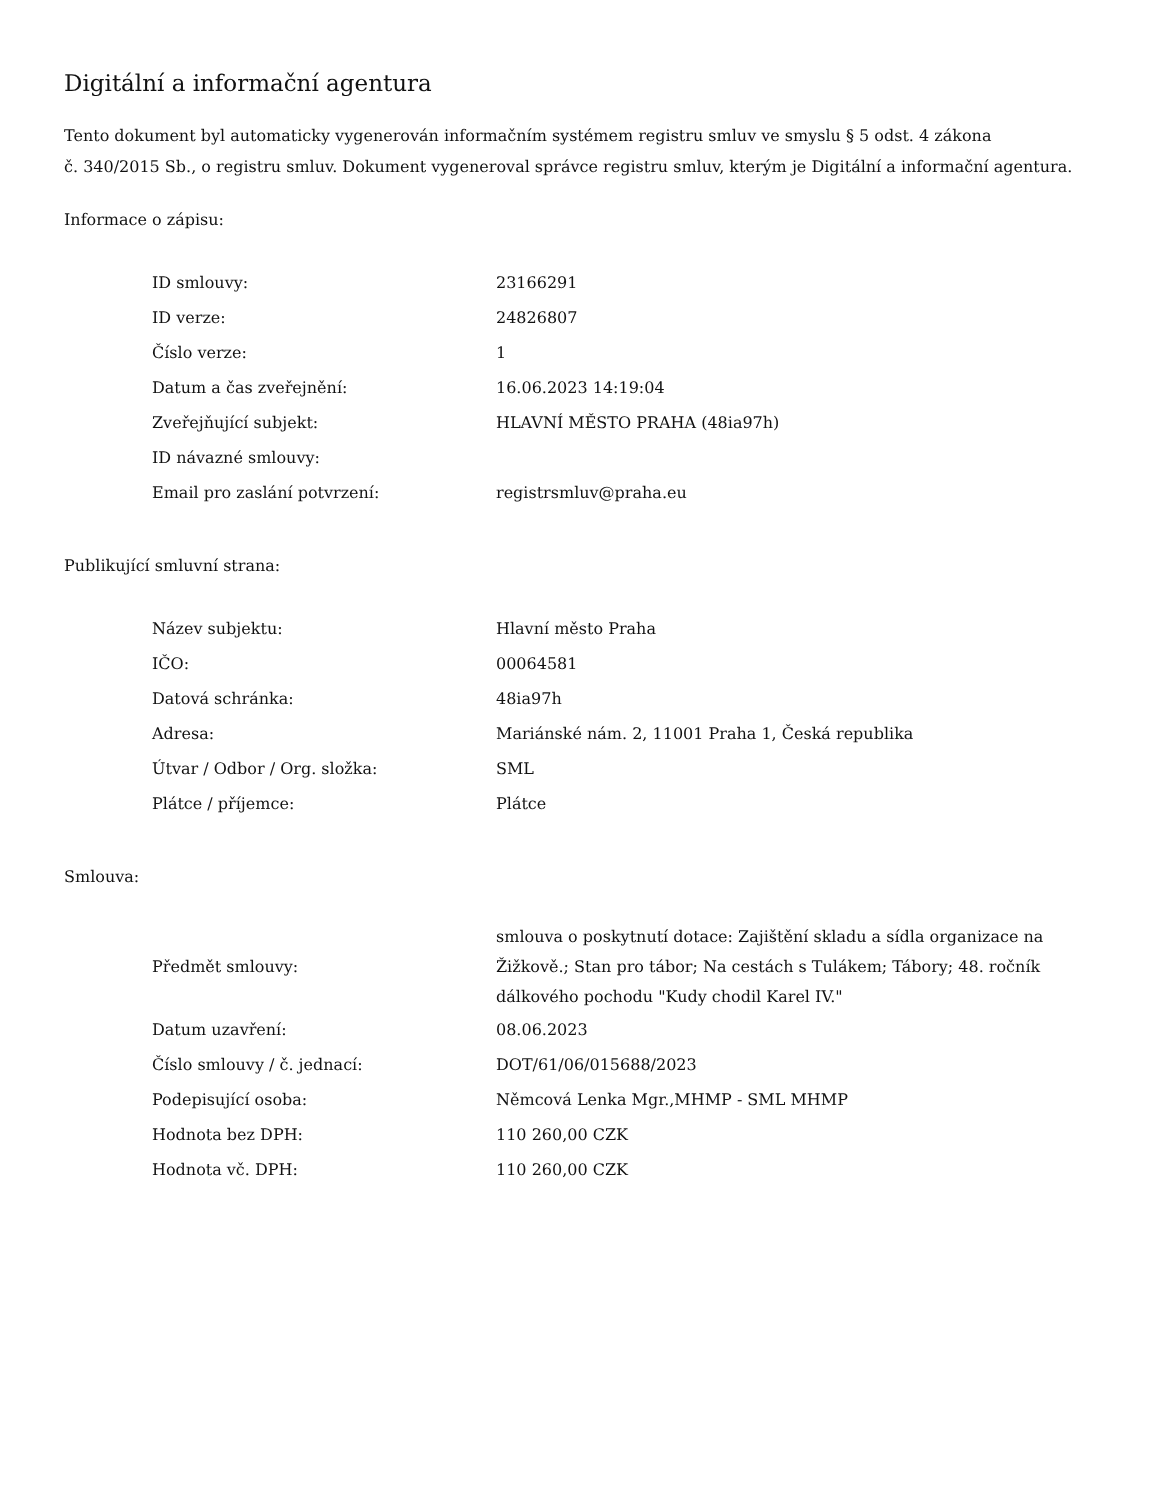Digitální a informační agentura
Tento dokument byl automaticky vygenerován informačním systémem registru smluv ve smyslu § 5 odst. 4 zákona
č. 340/2015 Sb., o registru smluv. Dokument vygeneroval správce registru smluv, kterým je Digitální a informační agentura.
Informace o zápisu:
| ID smlouvy: | 23166291 |
| ID verze: | 24826807 |
| Číslo verze: | 1 |
| Datum a čas zveřejnění: | 16.06.2023 14:19:04 |
| Zveřejňující subjekt: | HLAVNÍ MĚSTO PRAHA (48ia97h) |
| ID návazné smlouvy: | |
| Email pro zaslání potvrzení: | registrsmluv@praha.eu |
Publikující smluvní strana:
| Název subjektu: | Hlavní město Praha |
| IČO: | 00064581 |
| Datová schránka: | 48ia97h |
| Adresa: | Mariánské nám. 2, 11001 Praha 1, Česká republika |
| Útvar / Odbor / Org. složka: | SML |
| Plátce / příjemce: | Plátce |
Smlouva:
| Předmět smlouvy: | smlouva o poskytnutí dotace: Zajištění skladu a sídla organizace na Žižkově.; Stan pro tábor; Na cestách s Tulákem; Tábory; 48. ročník dálkového pochodu "Kudy chodil Karel IV." |
| Datum uzavření: | 08.06.2023 |
| Číslo smlouvy / č. jednací: | DOT/61/06/015688/2023 |
| Podepisující osoba: | Němcová Lenka Mgr.,MHMP - SML MHMP |
| Hodnota bez DPH: | 110 260,00 CZK |
| Hodnota vč. DPH: | 110 260,00 CZK |